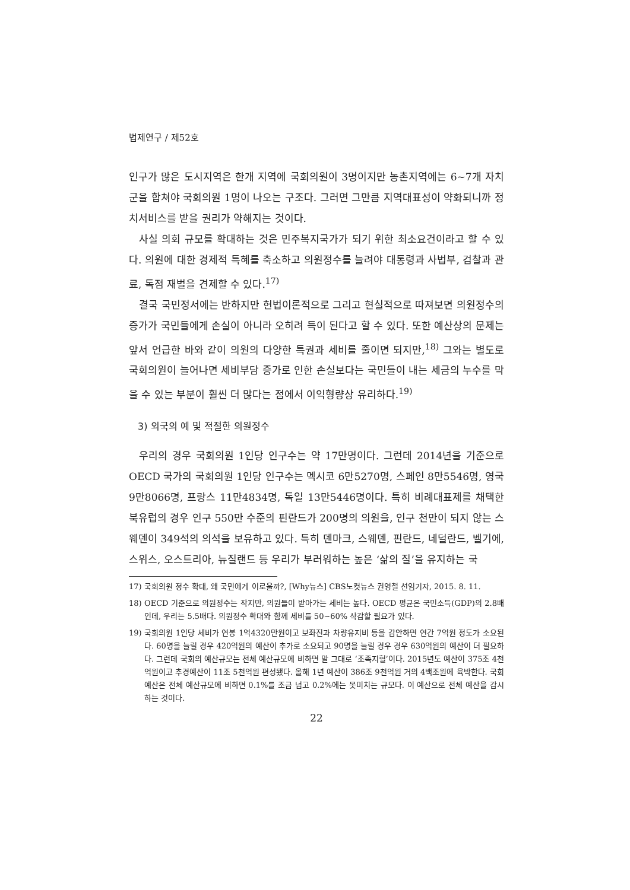법제연구 / 제52호
인구가 많은 도시지역은 한개 지역에 국회의원이 3명이지만 농촌지역에는 6~7개 자치군을 합쳐야 국회의원 1명이 나오는 구조다. 그러면 그만큼 지역대표성이 약화되니까 정치서비스를 받을 권리가 약해지는 것이다.
사실 의회 규모를 확대하는 것은 민주복지국가가 되기 위한 최소요건이라고 할 수 있다. 의원에 대한 경제적 특혜를 축소하고 의원정수를 늘려야 대통령과 사법부, 검찰과 관료, 독점 재벌을 견제할 수 있다.<sup>17)</sup>
결국 국민정서에는 반하지만 헌법이론적으로 그리고 현실적으로 따져보면 의원정수의 증가가 국민들에게 손실이 아니라 오히려 득이 된다고 할 수 있다. 또한 예산상의 문제는 앞서 언급한 바와 같이 의원의 다양한 특권과 세비를 줄이면 되지만,<sup>18)</sup> 그와는 별도로 국회의원이 늘어나면 세비부담 증가로 인한 손실보다는 국민들이 내는 세금의 누수를 막을 수 있는 부분이 훨씬 더 많다는 점에서 이익형량상 유리하다.<sup>19)</sup>
3) 외국의 예 및 적절한 의원정수
우리의 경우 국회의원 1인당 인구수는 약 17만명이다. 그런데 2014년을 기준으로 OECD 국가의 국회의원 1인당 인구수는 멕시코 6만5270명, 스페인 8만5546명, 영국 9만8066명, 프랑스 11만4834명, 독일 13만5446명이다. 특히 비례대표제를 채택한 북유럽의 경우 인구 550만 수준의 핀란드가 200명의 의원을, 인구 천만이 되지 않는 스웨덴이 349석의 의석을 보유하고 있다. 특히 덴마크, 스웨덴, 핀란드, 네덜란드, 벨기에, 스위스, 오스트리아, 뉴질랜드 등 우리가 부러워하는 높은 ‘삶의 질’을 유지하는 국
17) 국회의원 정수 확대, 왜 국민에게 이로울까?, [Why뉴스] CBS노컷뉴스 권영철 선임기자, 2015. 8. 11.
18) OECD 기준으로 의원정수는 작지만, 의원들이 받아가는 세비는 높다. OECD 평균은 국민소득(GDP)의 2.8배인데, 우리는 5.5배다. 의원정수 확대와 함께 세비를 50~60% 삭감할 필요가 있다.
19) 국회의원 1인당 세비가 연봉 1억4320만원이고 보좌진과 차량유지비 등을 감안하면 연간 7억원 정도가 소요된다. 60명을 늘릴 경우 420억원의 예산이 추가로 소요되고 90명을 늘릴 경우 경우 630억원의 예산이 더 필요하다. 그런데 국회의 예산규모는 전체 예산규모에 비하면 말 그대로 ‘조족지혈’이다. 2015년도 예산이 375조 4천억원이고 추경예산이 11조 5천억원 편성됐다. 올해 1년 예산이 386조 9천억원 거의 4백조원에 육박한다. 국회예산은 전체 예산규모에 비하면 0.1%를 조금 넘고 0.2%에는 못미치는 규모다. 이 예산으로 전체 예산을 감시하는 것이다.
22